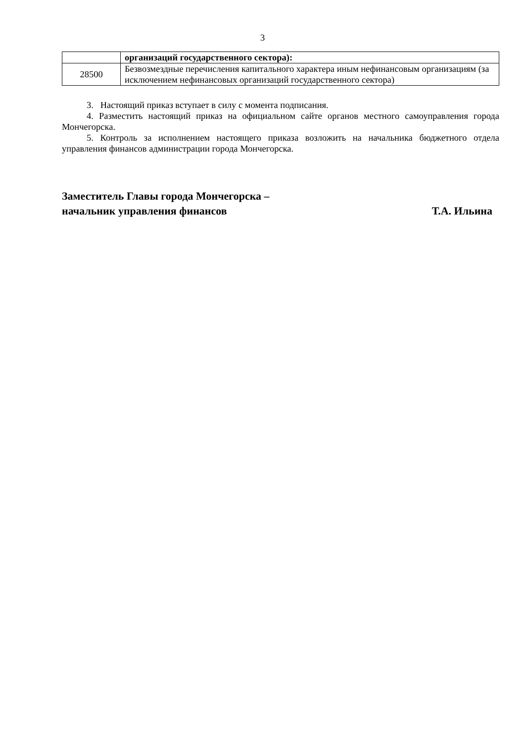3
| | организаций государственного сектора): |
| 28500 | Безвозмездные перечисления капитального характера иным нефинансовым организациям (за исключением нефинансовых организаций государственного сектора) |
3. Настоящий приказ вступает в силу с момента подписания.
4. Разместить настоящий приказ на официальном сайте органов местного самоуправления города Мончегорска.
5. Контроль за исполнением настоящего приказа возложить на начальника бюджетного отдела управления финансов администрации города Мончегорска.
Заместитель Главы города Мончегорска –
начальник управления финансов Т.А. Ильина